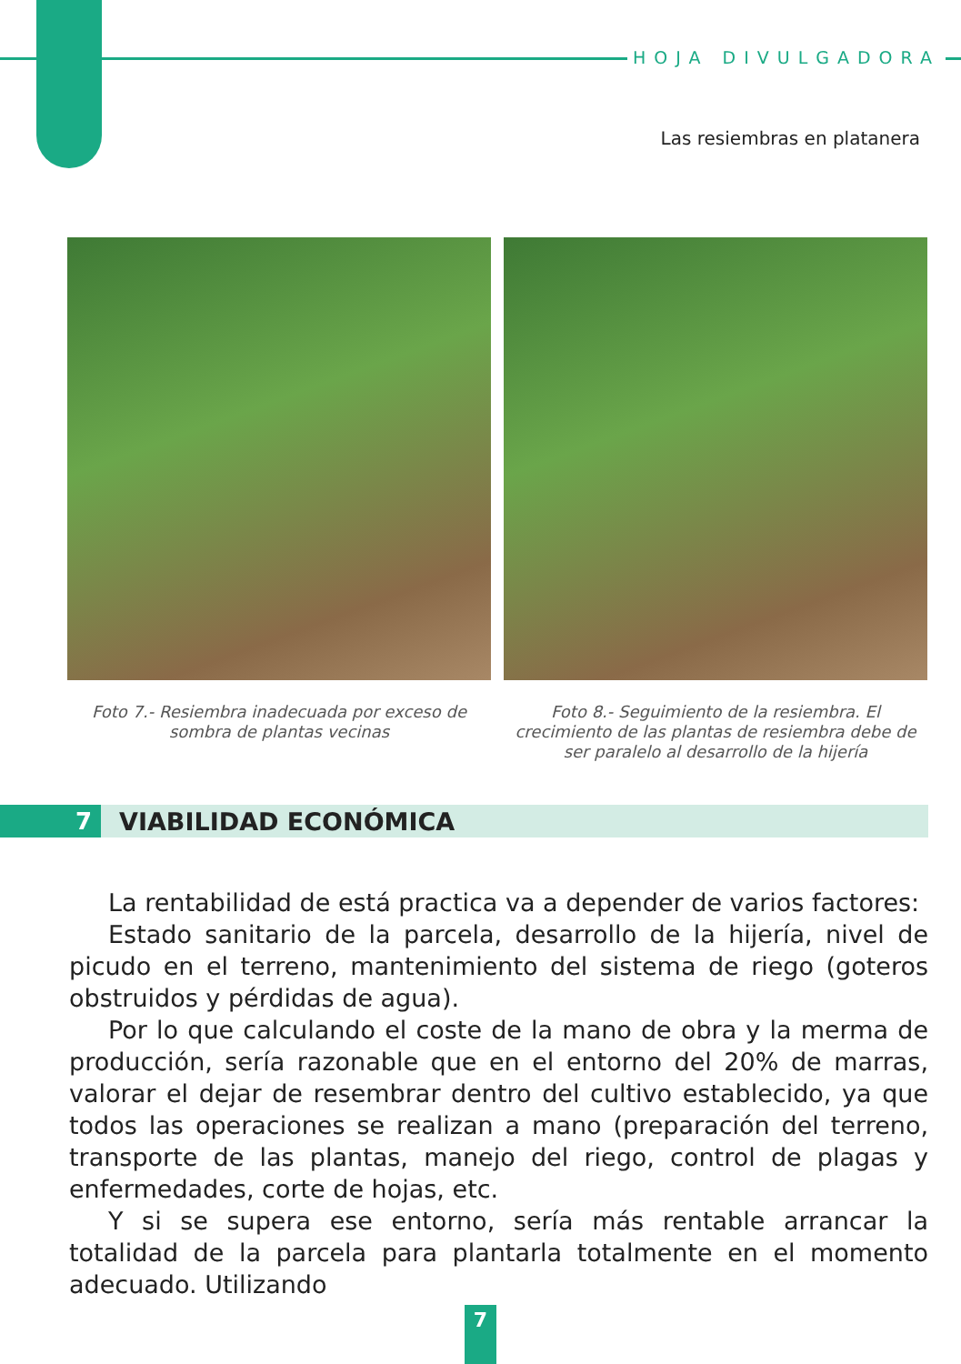HOJA DIVULGADORA
Las resiembras en platanera
Foto 7.- Resiembra inadecuada por exceso de sombra de plantas vecinas
Foto 8.- Seguimiento de la resiembra. El crecimiento de las plantas de resiembra debe de ser paralelo al desarrollo de la hijería
7
VIABILIDAD ECONÓMICA
La rentabilidad de está practica va a depender de varios factores:
Estado sanitario de la parcela, desarrollo de la hijería, nivel de picudo en el terreno, mantenimiento del sistema de riego (goteros obstruidos y pérdidas de agua).
Por lo que calculando el coste de la mano de obra y la merma de producción, sería razonable que en el entorno del 20% de marras, valorar el dejar de resembrar dentro del cultivo establecido, ya que todos las operaciones se realizan a mano (preparación del terreno, transporte de las plantas, manejo del riego, control de plagas y enfermedades, corte de hojas, etc.
Y si se supera ese entorno, sería más rentable arrancar la totalidad de la parcela para plantarla totalmente en el momento adecuado. Utilizando
7